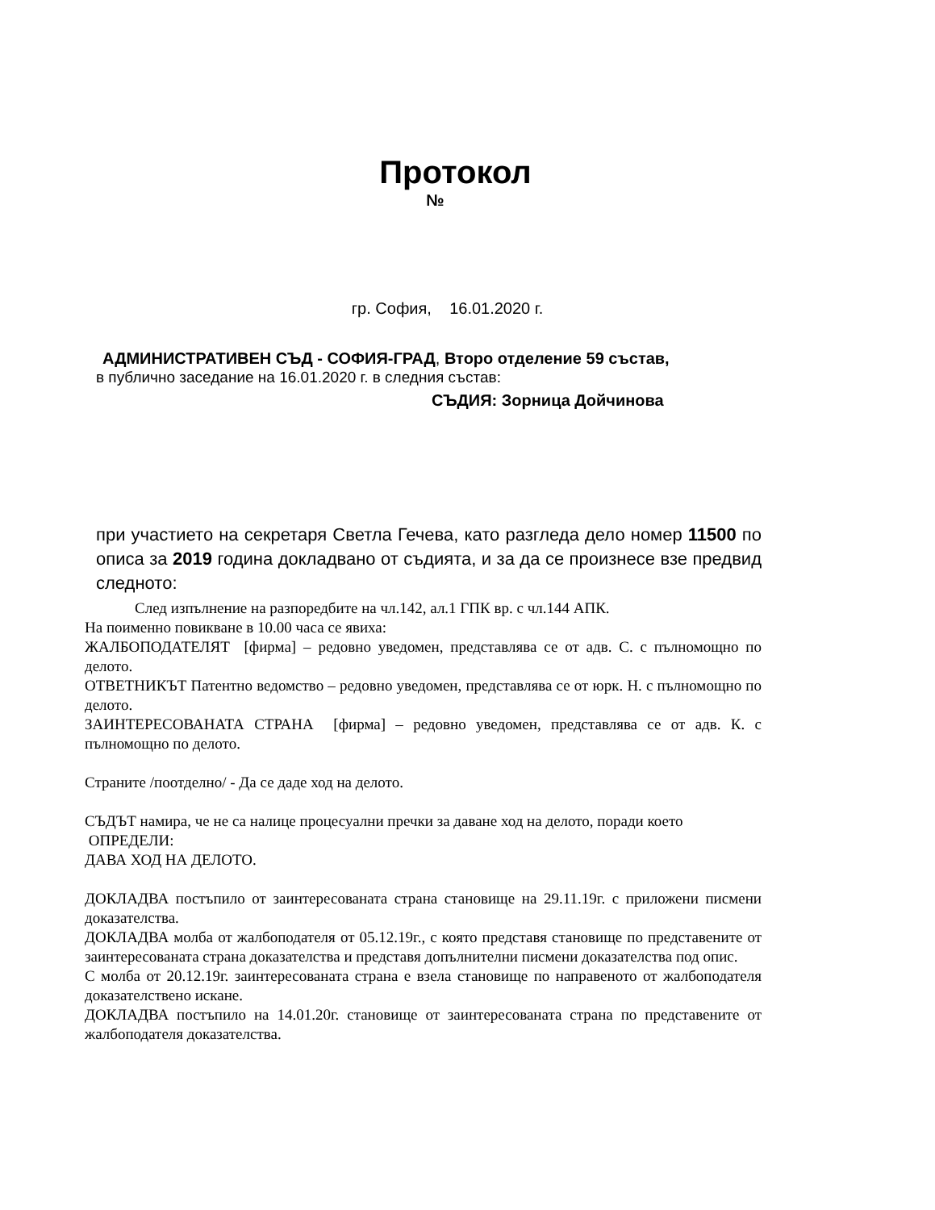Протокол
№
гр. София, 16.01.2020 г.
АДМИНИСТРАТИВЕН СЪД - СОФИЯ-ГРАД, Второ отделение 59 състав,
в публично заседание на 16.01.2020 г. в следния състав:
СЪДИЯ: Зорница Дойчинова
при участието на секретаря Светла Гечева, като разгледа дело номер 11500 по описа за 2019 година докладвано от съдията, и за да се произнесе взе предвид следното:
След изпълнение на разпоредбите на чл.142, ал.1 ГПК вр. с чл.144 АПК.
На поименно повикване в 10.00 часа се явиха:
ЖАЛБОПОДАТЕЛЯТ [фирма] – редовно уведомен, представлява се от адв. С. с пълномощно по делото.
ОТВЕТНИКЪТ Патентно ведомство – редовно уведомен, представлява се от юрк. Н. с пълномощно по делото.
ЗАИНТЕРЕСОВАНАТА СТРАНА [фирма] – редовно уведомен, представлява се от адв. К. с пълномощно по делото.
Страните /поотделно/ - Да се даде ход на делото.
СЪДЪТ намира, че не са налице процесуални пречки за даване ход на делото, поради което
ОПРЕДЕЛИ:
ДАВА ХОД НА ДЕЛОТО.
ДОКЛАДВА постъпило от заинтересованата страна становище на 29.11.19г. с приложени писмени доказателства.
ДОКЛАДВА молба от жалбоподателя от 05.12.19г., с която представя становище по представените от заинтересованата страна доказателства и представя допълнителни писмени доказателства под опис.
С молба от 20.12.19г. заинтересованата страна е взела становище по направеното от жалбоподателя доказателствено искане.
ДОКЛАДВА постъпило на 14.01.20г. становище от заинтересованата страна по представените от жалбоподателя доказателства.